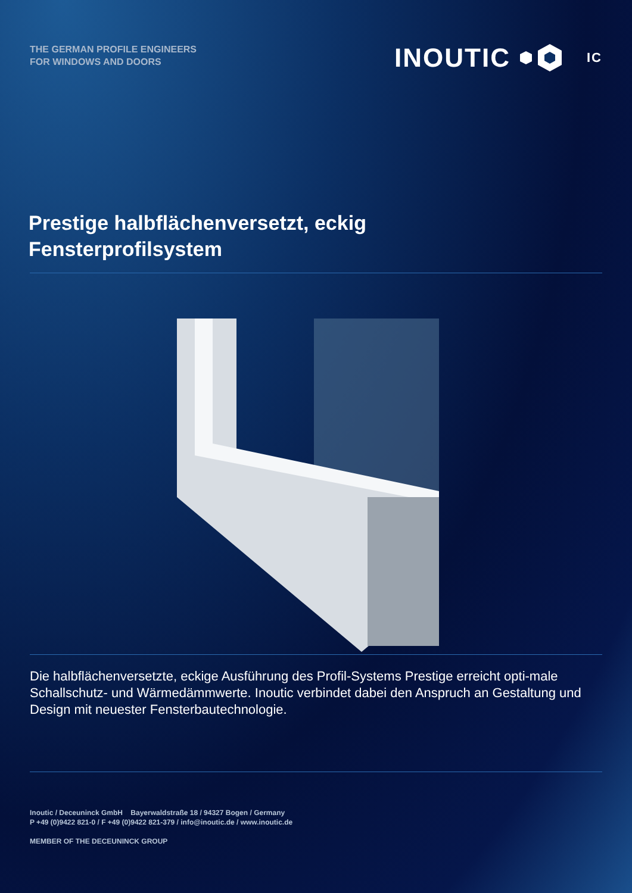THE GERMAN PROFILE ENGINEERS
FOR WINDOWS AND DOORS
INOUTIC IC
Prestige halbflächenversetzt, eckig
Fensterprofilsystem
Die halbflächenversetzte, eckige Ausführung des Profil-Systems Prestige erreicht opti-male Schallschutz- und Wärmedämmwerte. Inoutic verbindet dabei den Anspruch an Gestaltung und Design mit neuester Fensterbautechnologie.
Inoutic / Deceuninck GmbH Bayerwaldstraße 18 / 94327 Bogen / Germany
P +49 (0)9422 821-0 / F +49 (0)9422 821-379 / info@inoutic.de / www.inoutic.de
MEMBER OF THE DECEUNINCK GROUP